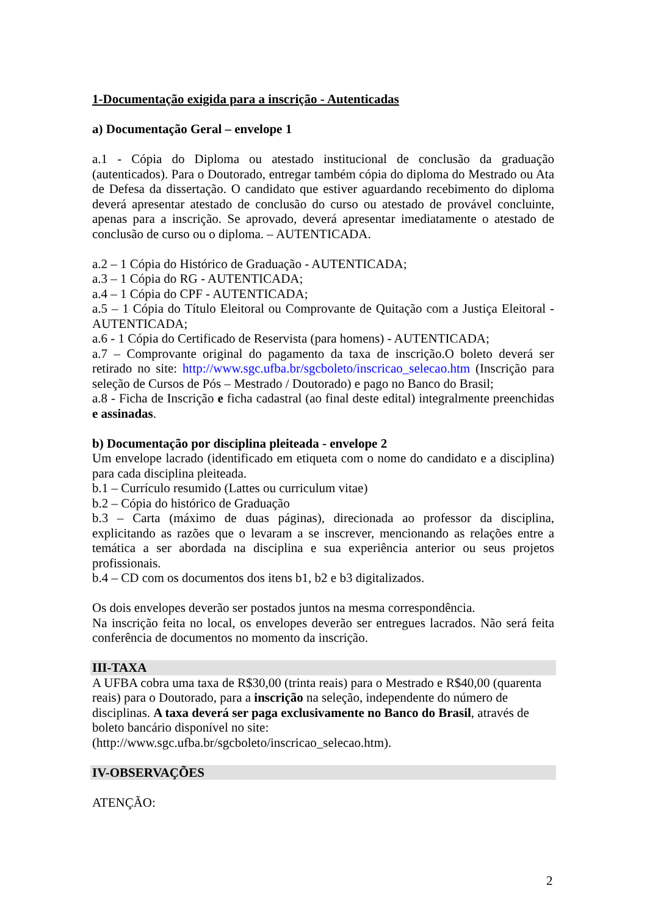1-Documentação exigida para a inscrição - Autenticadas
a) Documentação Geral – envelope 1
a.1 - Cópia do Diploma ou atestado institucional de conclusão da graduação (autenticados). Para o Doutorado, entregar também cópia do diploma do Mestrado ou Ata de Defesa da dissertação. O candidato que estiver aguardando recebimento do diploma deverá apresentar atestado de conclusão do curso ou atestado de provável concluinte, apenas para a inscrição. Se aprovado, deverá apresentar imediatamente o atestado de conclusão de curso ou o diploma. – AUTENTICADA.
a.2 – 1 Cópia do Histórico de Graduação - AUTENTICADA;
a.3 – 1 Cópia do RG - AUTENTICADA;
a.4 – 1 Cópia do CPF - AUTENTICADA;
a.5 – 1 Cópia do Título Eleitoral ou Comprovante de Quitação com a Justiça Eleitoral - AUTENTICADA;
a.6 - 1 Cópia do Certificado de Reservista (para homens) - AUTENTICADA;
a.7 – Comprovante original do pagamento da taxa de inscrição.O boleto deverá ser retirado no site: http://www.sgc.ufba.br/sgcboleto/inscricao_selecao.htm (Inscrição para seleção de Cursos de Pós – Mestrado / Doutorado) e pago no Banco do Brasil;
a.8 - Ficha de Inscrição e ficha cadastral (ao final deste edital) integralmente preenchidas e assinadas.
b) Documentação por disciplina pleiteada - envelope 2
Um envelope lacrado (identificado em etiqueta com o nome do candidato e a disciplina) para cada disciplina pleiteada.
b.1 – Currículo resumido (Lattes ou curriculum vitae)
b.2 – Cópia do histórico de Graduação
b.3 – Carta (máximo de duas páginas), direcionada ao professor da disciplina, explicitando as razões que o levaram a se inscrever, mencionando as relações entre a temática a ser abordada na disciplina e sua experiência anterior ou seus projetos profissionais.
b.4 – CD com os documentos dos itens b1, b2 e b3 digitalizados.
Os dois envelopes deverão ser postados juntos na mesma correspondência.
Na inscrição feita no local, os envelopes deverão ser entregues lacrados. Não será feita conferência de documentos no momento da inscrição.
III-TAXA
A UFBA cobra uma taxa de R$30,00 (trinta reais) para o Mestrado e R$40,00 (quarenta reais) para o Doutorado, para a inscrição na seleção, independente do número de disciplinas. A taxa deverá ser paga exclusivamente no Banco do Brasil, através de boleto bancário disponível no site:
(http://www.sgc.ufba.br/sgcboleto/inscricao_selecao.htm).
IV-OBSERVAÇÕES
ATENÇÃO:
2